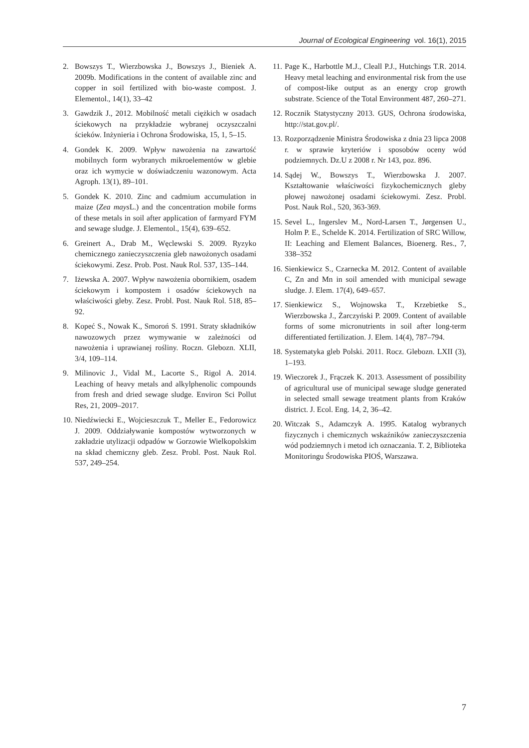Journal of Ecological Engineering vol. 16(1), 2015
2. Bowszys T., Wierzbowska J., Bowszys J., Bieniek A. 2009b. Modifications in the content of available zinc and copper in soil fertilized with bio-waste compost. J. Elementol., 14(1), 33–42
3. Gawdzik J., 2012. Mobilność metali ciężkich w osadach ściekowych na przykładzie wybranej oczyszczalni ścieków. Inżynieria i Ochrona Środowiska, 15, 1, 5–15.
4. Gondek K. 2009. Wpływ nawożenia na zawartość mobilnych form wybranych mikroelementów w glebie oraz ich wymycie w doświadczeniu wazonowym. Acta Agroph. 13(1), 89–101.
5. Gondek K. 2010. Zinc and cadmium accumulation in maize (Zea mays L.) and the concentration mobile forms of these metals in soil after application of farmyard FYM and sewage sludge. J. Elementol., 15(4), 639–652.
6. Greinert A., Drab M., Węclewski S. 2009. Ryzyko chemicznego zanieczyszczenia gleb nawożonych osadami ściekowymi. Zesz. Prob. Post. Nauk Rol. 537, 135–144.
7. Iżewska A. 2007. Wpływ nawożenia obornikiem, osadem ściekowym i kompostem i osadów ściekowych na właściwości gleby. Zesz. Probl. Post. Nauk Rol. 518, 85–92.
8. Kopeć S., Nowak K., Smoroń S. 1991. Straty składników nawozowych przez wymywanie w zależności od nawożenia i uprawianej rośliny. Roczn. Glebozn. XLII, 3/4, 109–114.
9. Milinovic J., Vidal M., Lacorte S., Rigol A. 2014. Leaching of heavy metals and alkylphenolic compounds from fresh and dried sewage sludge. Environ Sci Pollut Res, 21, 2009–2017.
10. Niedźwiecki E., Wojcieszczuk T., Meller E., Fedorowicz J. 2009. Oddziaływanie kompostów wytworzonych w zakładzie utylizacji odpadów w Gorzowie Wielkopolskim na skład chemiczny gleb. Zesz. Probl. Post. Nauk Rol. 537, 249–254.
11. Page K., Harbottle M.J., Cleall P.J., Hutchings T.R. 2014. Heavy metal leaching and environmental risk from the use of compost-like output as an energy crop growth substrate. Science of the Total Environment 487, 260–271.
12. Rocznik Statystyczny 2013. GUS, Ochrona środowiska, http://stat.gov.pl/.
13. Rozporządzenie Ministra Środowiska z dnia 23 lipca 2008 r. w sprawie kryteriów i sposobów oceny wód podziemnych. Dz.U z 2008 r. Nr 143, poz. 896.
14. Sądej W., Bowszys T., Wierzbowska J. 2007. Kształtowanie właściwości fizykochemicznych gleby płowej nawożonej osadami ściekowymi. Zesz. Probl. Post. Nauk Rol., 520, 363-369.
15. Sevel L., Ingerslev M., Nord-Larsen T., Jørgensen U., Holm P. E., Schelde K. 2014. Fertilization of SRC Willow, II: Leaching and Element Balances, Bioenerg. Res., 7, 338–352
16. Sienkiewicz S., Czarnecka M. 2012. Content of available C, Zn and Mn in soil amended with municipal sewage sludge. J. Elem. 17(4), 649–657.
17. Sienkiewicz S., Wojnowska T., Krzebietke S., Wierzbowska J., Żarczyński P. 2009. Content of available forms of some micronutrients in soil after long-term differentiated fertilization. J. Elem. 14(4), 787–794.
18. Systematyka gleb Polski. 2011. Rocz. Glebozn. LXII (3), 1–193.
19. Wieczorek J., Frączek K. 2013. Assessment of possibility of agricultural use of municipal sewage sludge generated in selected small sewage treatment plants from Kraków district. J. Ecol. Eng. 14, 2, 36–42.
20. Witczak S., Adamczyk A. 1995. Katalog wybranych fizycznych i chemicznych wskaźników zanieczyszczenia wód podziemnych i metod ich oznaczania. T. 2, Biblioteka Monitoringu Środowiska PIOŚ, Warszawa.
7